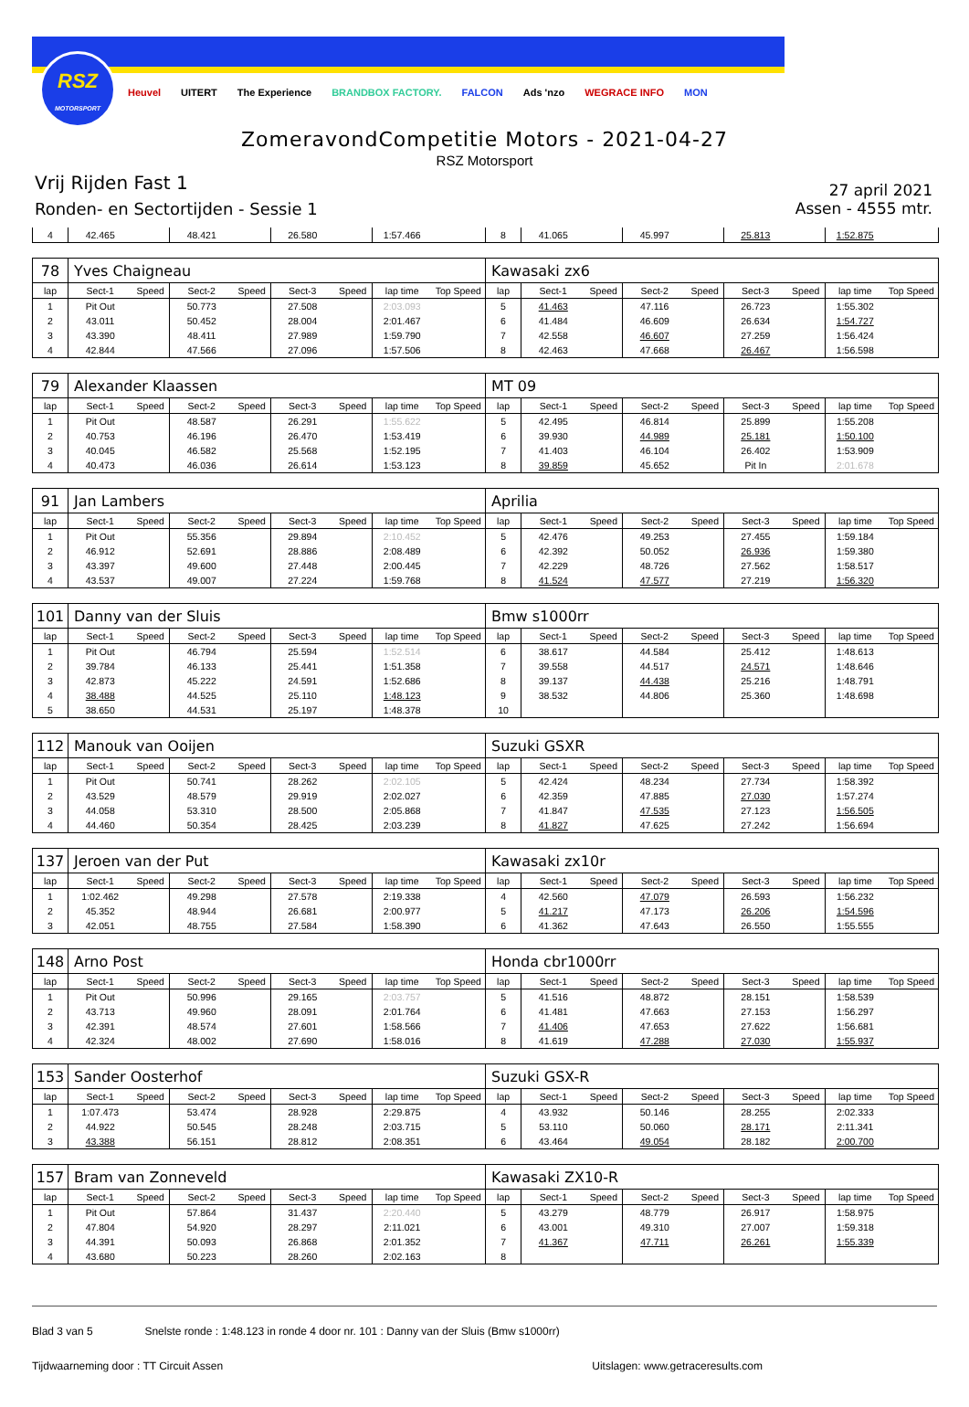RSZ
MOTORSPORT
Heuvel UITERT The Experience BRANDBOX FACTORY. FALCON Ads 'nzo WEGRACE INFO MON
ZomeravondCompetitie Motors - 2021-04-27
RSZ Motorsport
Vrij Rijden Fast 1
Ronden- en Sectortijden - Sessie 1
27 april 2021
Assen - 4555 mtr.
| 4 | 42.465 | | 48.421 | | 26.580 | | 1:57.466 | | 8 | 41.065 | | 45.997 | | 25.813 | | 1:52.875 | |
| 78 | Yves Chaigneau | | | | | | | | Kawasaki zx6 | | | | | | | | |
| lap | Sect-1 | Speed | Sect-2 | Speed | Sect-3 | Speed | lap time | Top Speed | lap | Sect-1 | Speed | Sect-2 | Speed | Sect-3 | Speed | lap time | Top Speed |
| 1 | Pit Out | | 50.773 | | 27.508 | | 2:03.093 | | 5 | 41.463 | | 47.116 | | 26.723 | | 1:55.302 | |
| 2 | 43.011 | | 50.452 | | 28.004 | | 2:01.467 | | 6 | 41.484 | | 46.609 | | 26.634 | | 1:54.727 | |
| 3 | 43.390 | | 48.411 | | 27.989 | | 1:59.790 | | 7 | 42.558 | | 46.607 | | 27.259 | | 1:56.424 | |
| 4 | 42.844 | | 47.566 | | 27.096 | | 1:57.506 | | 8 | 42.463 | | 47.668 | | 26.467 | | 1:56.598 | |
| 79 | Alexander Klaassen | | | | | | | | MT 09 | | | | | | | | |
| lap | Sect-1 | Speed | Sect-2 | Speed | Sect-3 | Speed | lap time | Top Speed | lap | Sect-1 | Speed | Sect-2 | Speed | Sect-3 | Speed | lap time | Top Speed |
| 1 | Pit Out | | 48.587 | | 26.291 | | 1:55.622 | | 5 | 42.495 | | 46.814 | | 25.899 | | 1:55.208 | |
| 2 | 40.753 | | 46.196 | | 26.470 | | 1:53.419 | | 6 | 39.930 | | 44.989 | | 25.181 | | 1:50.100 | |
| 3 | 40.045 | | 46.582 | | 25.568 | | 1:52.195 | | 7 | 41.403 | | 46.104 | | 26.402 | | 1:53.909 | |
| 4 | 40.473 | | 46.036 | | 26.614 | | 1:53.123 | | 8 | 39.859 | | 45.652 | | Pit In | | 2:01.678 | |
| 91 | Jan Lambers | | | | | | | | Aprilia | | | | | | | | |
| lap | Sect-1 | Speed | Sect-2 | Speed | Sect-3 | Speed | lap time | Top Speed | lap | Sect-1 | Speed | Sect-2 | Speed | Sect-3 | Speed | lap time | Top Speed |
| 1 | Pit Out | | 55.356 | | 29.894 | | 2:10.452 | | 5 | 42.476 | | 49.253 | | 27.455 | | 1:59.184 | |
| 2 | 46.912 | | 52.691 | | 28.886 | | 2:08.489 | | 6 | 42.392 | | 50.052 | | 26.936 | | 1:59.380 | |
| 3 | 43.397 | | 49.600 | | 27.448 | | 2:00.445 | | 7 | 42.229 | | 48.726 | | 27.562 | | 1:58.517 | |
| 4 | 43.537 | | 49.007 | | 27.224 | | 1:59.768 | | 8 | 41.524 | | 47.577 | | 27.219 | | 1:56.320 | |
| 101 | Danny van der Sluis | | | | | | | | Bmw s1000rr | | | | | | | | |
| lap | Sect-1 | Speed | Sect-2 | Speed | Sect-3 | Speed | lap time | Top Speed | lap | Sect-1 | Speed | Sect-2 | Speed | Sect-3 | Speed | lap time | Top Speed |
| 1 | Pit Out | | 46.794 | | 25.594 | | 1:52.514 | | 6 | 38.617 | | 44.584 | | 25.412 | | 1:48.613 | |
| 2 | 39.784 | | 46.133 | | 25.441 | | 1:51.358 | | 7 | 39.558 | | 44.517 | | 24.571 | | 1:48.646 | |
| 3 | 42.873 | | 45.222 | | 24.591 | | 1:52.686 | | 8 | 39.137 | | 44.438 | | 25.216 | | 1:48.791 | |
| 4 | 38.488 | | 44.525 | | 25.110 | | 1:48.123 | | 9 | 38.532 | | 44.806 | | 25.360 | | 1:48.698 | |
| 5 | 38.650 | | 44.531 | | 25.197 | | 1:48.378 | | 10 | | | | | | | | |
| 112 | Manouk van Ooijen | | | | | | | | Suzuki GSXR | | | | | | | | |
| lap | Sect-1 | Speed | Sect-2 | Speed | Sect-3 | Speed | lap time | Top Speed | lap | Sect-1 | Speed | Sect-2 | Speed | Sect-3 | Speed | lap time | Top Speed |
| 1 | Pit Out | | 50.741 | | 28.262 | | 2:02.105 | | 5 | 42.424 | | 48.234 | | 27.734 | | 1:58.392 | |
| 2 | 43.529 | | 48.579 | | 29.919 | | 2:02.027 | | 6 | 42.359 | | 47.885 | | 27.030 | | 1:57.274 | |
| 3 | 44.058 | | 53.310 | | 28.500 | | 2:05.868 | | 7 | 41.847 | | 47.535 | | 27.123 | | 1:56.505 | |
| 4 | 44.460 | | 50.354 | | 28.425 | | 2:03.239 | | 8 | 41.827 | | 47.625 | | 27.242 | | 1:56.694 | |
| 137 | Jeroen van der Put | | | | | | | | Kawasaki zx10r | | | | | | | | |
| lap | Sect-1 | Speed | Sect-2 | Speed | Sect-3 | Speed | lap time | Top Speed | lap | Sect-1 | Speed | Sect-2 | Speed | Sect-3 | Speed | lap time | Top Speed |
| 1 | 1:02.462 | | 49.298 | | 27.578 | | 2:19.338 | | 4 | 42.560 | | 47.079 | | 26.593 | | 1:56.232 | |
| 2 | 45.352 | | 48.944 | | 26.681 | | 2:00.977 | | 5 | 41.217 | | 47.173 | | 26.206 | | 1:54.596 | |
| 3 | 42.051 | | 48.755 | | 27.584 | | 1:58.390 | | 6 | 41.362 | | 47.643 | | 26.550 | | 1:55.555 | |
| 148 | Arno Post | | | | | | | | Honda cbr1000rr | | | | | | | | |
| lap | Sect-1 | Speed | Sect-2 | Speed | Sect-3 | Speed | lap time | Top Speed | lap | Sect-1 | Speed | Sect-2 | Speed | Sect-3 | Speed | lap time | Top Speed |
| 1 | Pit Out | | 50.996 | | 29.165 | | 2:03.757 | | 5 | 41.516 | | 48.872 | | 28.151 | | 1:58.539 | |
| 2 | 43.713 | | 49.960 | | 28.091 | | 2:01.764 | | 6 | 41.481 | | 47.663 | | 27.153 | | 1:56.297 | |
| 3 | 42.391 | | 48.574 | | 27.601 | | 1:58.566 | | 7 | 41.406 | | 47.653 | | 27.622 | | 1:56.681 | |
| 4 | 42.324 | | 48.002 | | 27.690 | | 1:58.016 | | 8 | 41.619 | | 47.288 | | 27.030 | | 1:55.937 | |
| 153 | Sander Oosterhof | | | | | | | | Suzuki GSX-R | | | | | | | | |
| lap | Sect-1 | Speed | Sect-2 | Speed | Sect-3 | Speed | lap time | Top Speed | lap | Sect-1 | Speed | Sect-2 | Speed | Sect-3 | Speed | lap time | Top Speed |
| 1 | 1:07.473 | | 53.474 | | 28.928 | | 2:29.875 | | 4 | 43.932 | | 50.146 | | 28.255 | | 2:02.333 | |
| 2 | 44.922 | | 50.545 | | 28.248 | | 2:03.715 | | 5 | 53.110 | | 50.060 | | 28.171 | | 2:11.341 | |
| 3 | 43.388 | | 56.151 | | 28.812 | | 2:08.351 | | 6 | 43.464 | | 49.054 | | 28.182 | | 2:00.700 | |
| 157 | Bram van Zonneveld | | | | | | | | Kawasaki ZX10-R | | | | | | | | |
| lap | Sect-1 | Speed | Sect-2 | Speed | Sect-3 | Speed | lap time | Top Speed | lap | Sect-1 | Speed | Sect-2 | Speed | Sect-3 | Speed | lap time | Top Speed |
| 1 | Pit Out | | 57.864 | | 31.437 | | 2:20.440 | | 5 | 43.279 | | 48.779 | | 26.917 | | 1:58.975 | |
| 2 | 47.804 | | 54.920 | | 28.297 | | 2:11.021 | | 6 | 43.001 | | 49.310 | | 27.007 | | 1:59.318 | |
| 3 | 44.391 | | 50.093 | | 26.868 | | 2:01.352 | | 7 | 41.367 | | 47.711 | | 26.261 | | 1:55.339 | |
| 4 | 43.680 | | 50.223 | | 28.260 | | 2:02.163 | | 8 | | | | | | | | |
Blad 3 van 5 Snelste ronde : 1:48.123 in ronde 4 door nr. 101 : Danny van der Sluis (Bmw s1000rr)
Tijdwaarneming door : TT Circuit Assen Uitslagen: www.getraceresults.com